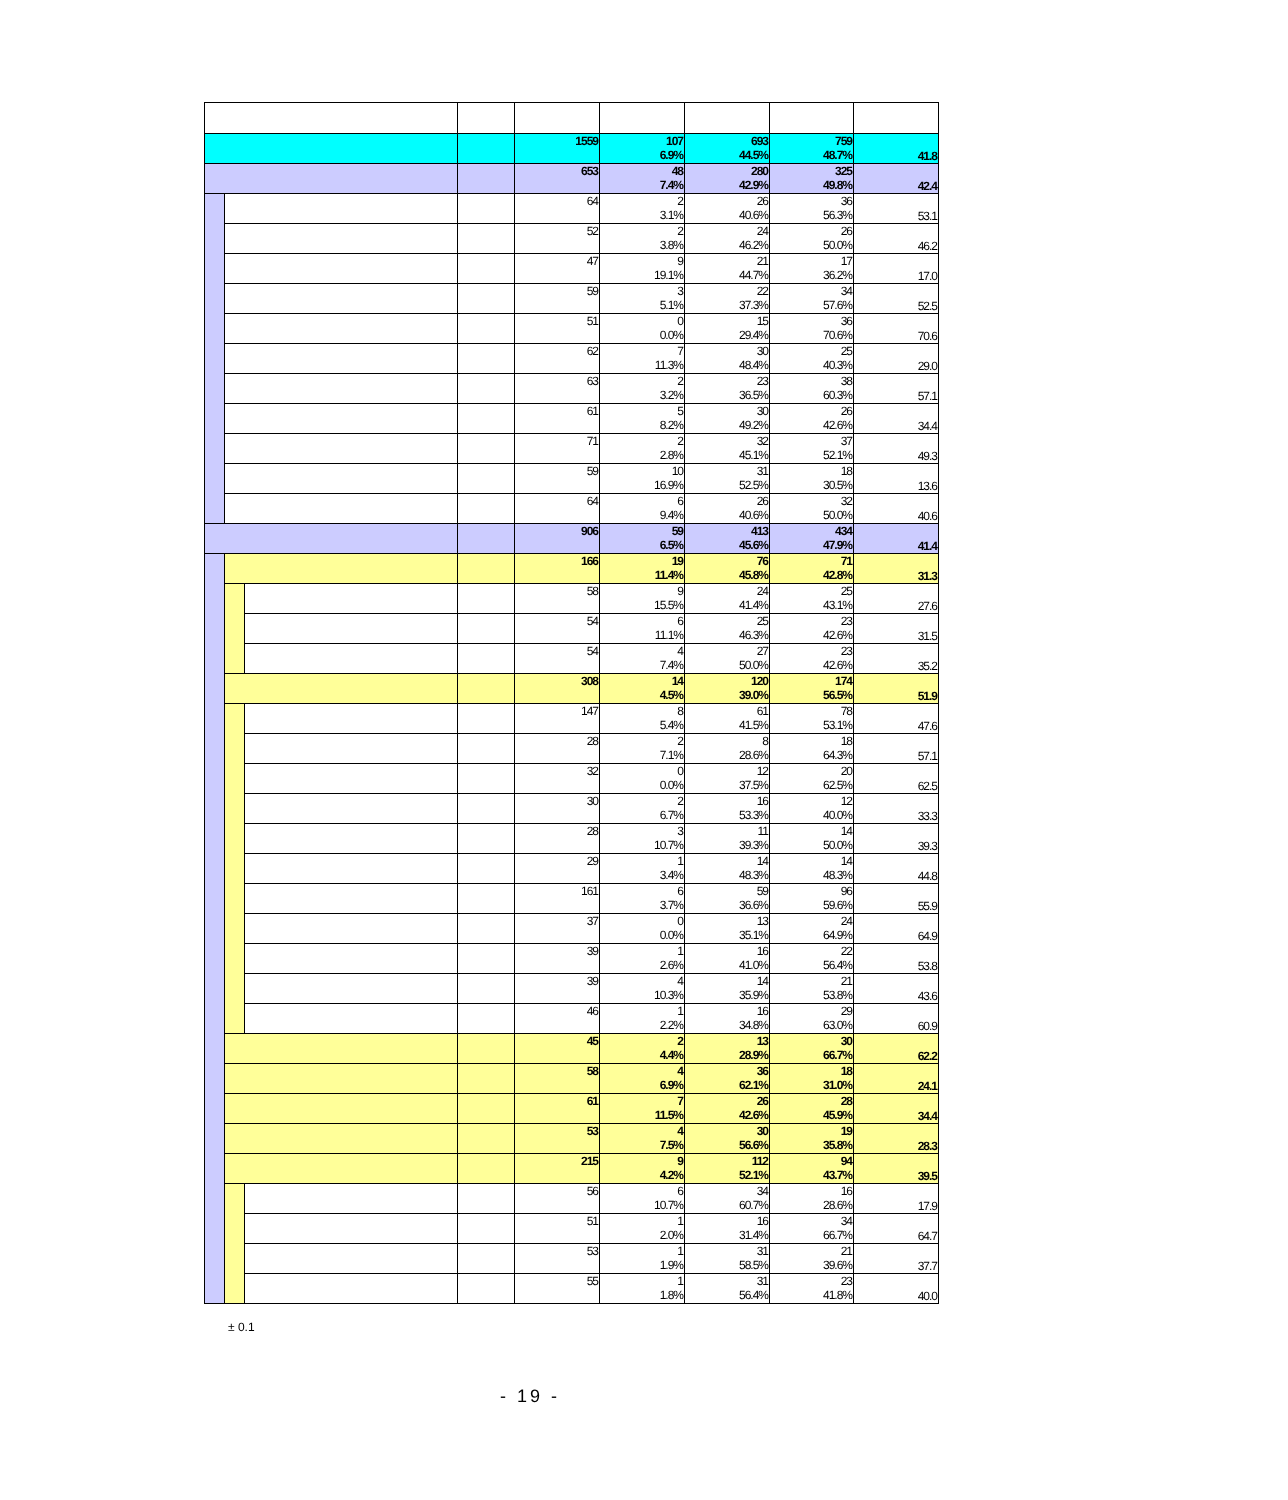| | | | | 1559 | 107 6.9% | 693 44.5% | 759 48.7% | 41.8 |
| | | | | 653 | 48 7.4% | 280 42.9% | 325 49.8% | 42.4 |
| | | | | 64 | 2 3.1% | 26 40.6% | 36 56.3% | 53.1 |
| | | | | 52 | 2 3.8% | 24 46.2% | 26 50.0% | 46.2 |
| | | | | 47 | 9 19.1% | 21 44.7% | 17 36.2% | 17.0 |
| | | | | 59 | 3 5.1% | 22 37.3% | 34 57.6% | 52.5 |
| | | | | 51 | 0 0.0% | 15 29.4% | 36 70.6% | 70.6 |
| | | | | 62 | 7 11.3% | 30 48.4% | 25 40.3% | 29.0 |
| | | | | 63 | 2 3.2% | 23 36.5% | 38 60.3% | 57.1 |
| | | | | 61 | 5 8.2% | 30 49.2% | 26 42.6% | 34.4 |
| | | | | 71 | 2 2.8% | 32 45.1% | 37 52.1% | 49.3 |
| | | | | 59 | 10 16.9% | 31 52.5% | 18 30.5% | 13.6 |
| | | | | 64 | 6 9.4% | 26 40.6% | 32 50.0% | 40.6 |
| | | | | 906 | 59 6.5% | 413 45.6% | 434 47.9% | 41.4 |
| | | | | 166 | 19 11.4% | 76 45.8% | 71 42.8% | 31.3 |
| | | | | 58 | 9 15.5% | 24 41.4% | 25 43.1% | 27.6 |
| | | | | 54 | 6 11.1% | 25 46.3% | 23 42.6% | 31.5 |
| | | | | 54 | 4 7.4% | 27 50.0% | 23 42.6% | 35.2 |
| | | | | 308 | 14 4.5% | 120 39.0% | 174 56.5% | 51.9 |
| | | | | 147 | 8 5.4% | 61 41.5% | 78 53.1% | 47.6 |
| | | | | 28 | 2 7.1% | 8 28.6% | 18 64.3% | 57.1 |
| | | | | 32 | 0 0.0% | 12 37.5% | 20 62.5% | 62.5 |
| | | | | 30 | 2 6.7% | 16 53.3% | 12 40.0% | 33.3 |
| | | | | 28 | 3 10.7% | 11 39.3% | 14 50.0% | 39.3 |
| | | | | 29 | 1 3.4% | 14 48.3% | 14 48.3% | 44.8 |
| | | | | 161 | 6 3.7% | 59 36.6% | 96 59.6% | 55.9 |
| | | | | 37 | 0 0.0% | 13 35.1% | 24 64.9% | 64.9 |
| | | | | 39 | 1 2.6% | 16 41.0% | 22 56.4% | 53.8 |
| | | | | 39 | 4 10.3% | 14 35.9% | 21 53.8% | 43.6 |
| | | | | 46 | 1 2.2% | 16 34.8% | 29 63.0% | 60.9 |
| | | | | 45 | 2 4.4% | 13 28.9% | 30 66.7% | 62.2 |
| | | | | 58 | 4 6.9% | 36 62.1% | 18 31.0% | 24.1 |
| | | | | 61 | 7 11.5% | 26 42.6% | 28 45.9% | 34.4 |
| | | | | 53 | 4 7.5% | 30 56.6% | 19 35.8% | 28.3 |
| | | | | 215 | 9 4.2% | 112 52.1% | 94 43.7% | 39.5 |
| | | | | 56 | 6 10.7% | 34 60.7% | 16 28.6% | 17.9 |
| | | | | 51 | 1 2.0% | 16 31.4% | 34 66.7% | 64.7 |
| | | | | 53 | 1 1.9% | 31 58.5% | 21 39.6% | 37.7 |
| | | | | 55 | 1 1.8% | 31 56.4% | 23 41.8% | 40.0 |
± 0.1
- 19 -